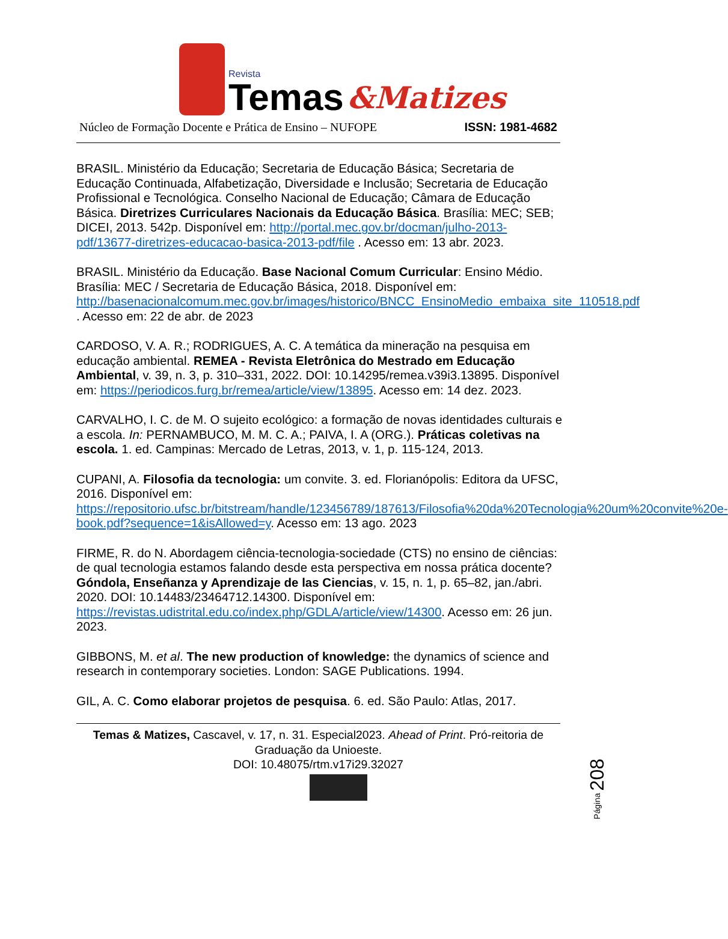Revista
Temas
&Matizes
Núcleo de Formação Docente e Prática de Ensino – NUFOPE ISSN: 1981-4682
BRASIL. Ministério da Educação; Secretaria de Educação Básica; Secretaria de Educação Continuada, Alfabetização, Diversidade e Inclusão; Secretaria de Educação Profissional e Tecnológica. Conselho Nacional de Educação; Câmara de Educação Básica. Diretrizes Curriculares Nacionais da Educação Básica. Brasília: MEC; SEB; DICEI, 2013. 542p. Disponível em: http://portal.mec.gov.br/docman/julho-2013-pdf/13677-diretrizes-educacao-basica-2013-pdf/file . Acesso em: 13 abr. 2023.
BRASIL. Ministério da Educação. Base Nacional Comum Curricular: Ensino Médio. Brasília: MEC / Secretaria de Educação Básica, 2018. Disponível em: http://basenacionalcomum.mec.gov.br/images/historico/BNCC_EnsinoMedio_embaixa_site_110518.pdf . Acesso em: 22 de abr. de 2023
CARDOSO, V. A. R.; RODRIGUES, A. C. A temática da mineração na pesquisa em educação ambiental. REMEA - Revista Eletrônica do Mestrado em Educação Ambiental, v. 39, n. 3, p. 310–331, 2022. DOI: 10.14295/remea.v39i3.13895. Disponível em: https://periodicos.furg.br/remea/article/view/13895. Acesso em: 14 dez. 2023.
CARVALHO, I. C. de M. O sujeito ecológico: a formação de novas identidades culturais e a escola. In: PERNAMBUCO, M. M. C. A.; PAIVA, I. A (ORG.). Práticas coletivas na escola. 1. ed. Campinas: Mercado de Letras, 2013, v. 1, p. 115-124, 2013.
CUPANI, A. Filosofia da tecnologia: um convite. 3. ed. Florianópolis: Editora da UFSC, 2016. Disponível em: https://repositorio.ufsc.br/bitstream/handle/123456789/187613/Filosofia%20da%20Tecnologia%20um%20convite%20e-book.pdf?sequence=1&isAllowed=y. Acesso em: 13 ago. 2023
FIRME, R. do N. Abordagem ciência-tecnologia-sociedade (CTS) no ensino de ciências: de qual tecnologia estamos falando desde esta perspectiva em nossa prática docente? Góndola, Enseñanza y Aprendizaje de las Ciencias, v. 15, n. 1, p. 65–82, jan./abri. 2020. DOI: 10.14483/23464712.14300. Disponível em: https://revistas.udistrital.edu.co/index.php/GDLA/article/view/14300. Acesso em: 26 jun. 2023.
GIBBONS, M. et al. The new production of knowledge: the dynamics of science and research in contemporary societies. London: SAGE Publications. 1994.
GIL, A. C. Como elaborar projetos de pesquisa. 6. ed. São Paulo: Atlas, 2017.
Página 208
Temas & Matizes, Cascavel, v. 17, n. 31. Especial2023. Ahead of Print. Pró-reitoria de Graduação da Unioeste.
DOI: 10.48075/rtm.v17i29.32027